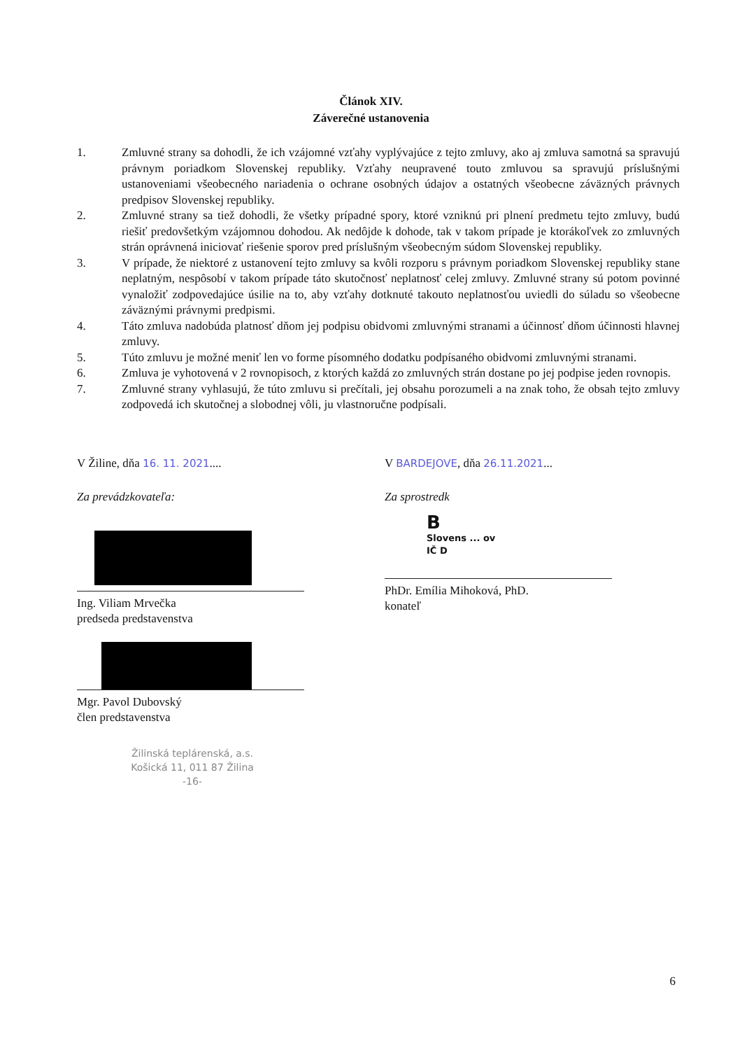Článok XIV.
Záverečné ustanovenia
1. Zmluvné strany sa dohodli, že ich vzájomné vzťahy vyplývajúce z tejto zmluvy, ako aj zmluva samotná sa spravujú právnym poriadkom Slovenskej republiky. Vzťahy neupravené touto zmluvou sa spravujú príslušnými ustanoveniami všeobecného nariadenia o ochrane osobných údajov a ostatných všeobecne záväzných právnych predpisov Slovenskej republiky.
2. Zmluvné strany sa tiež dohodli, že všetky prípadné spory, ktoré vzniknú pri plnení predmetu tejto zmluvy, budú riešiť predovšetkým vzájomnou dohodou. Ak nedôjde k dohode, tak v takom prípade je ktorákoľvek zo zmluvných strán oprávnená iniciovať riešenie sporov pred príslušným všeobecným súdom Slovenskej republiky.
3. V prípade, že niektoré z ustanovení tejto zmluvy sa kvôli rozporu s právnym poriadkom Slovenskej republiky stane neplatným, nespôsobí v takom prípade táto skutočnosť neplatnosť celej zmluvy. Zmluvné strany sú potom povinné vynaložiť zodpovedajúce úsilie na to, aby vzťahy dotknuté takouto neplatnosťou uviedli do súladu so všeobecne záväznými právnymi predpismi.
4. Táto zmluva nadobúda platnosť dňom jej podpisu obidvomi zmluvnými stranami a účinnosť dňom účinnosti hlavnej zmluvy.
5. Túto zmluvu je možné meniť len vo forme písomného dodatku podpísaného obidvomi zmluvnými stranami.
6. Zmluva je vyhotovená v 2 rovnopisoch, z ktorých každá zo zmluvných strán dostane po jej podpise jeden rovnopis.
7. Zmluvné strany vyhlasujú, že túto zmluvu si prečítali, jej obsahu porozumeli a na znak toho, že obsah tejto zmluvy zodpovedá ich skutočnej a slobodnej vôli, ju vlastnoručne podpísali.
V Žiline, dňa 16. 11. 2021....
Za prevádzkovateľa:
Ing. Viliam Mrvečka
predseda predstavenstva
Mgr. Pavol Dubovský
člen predstavenstva
V BARDEJOVE, dňa 26.11.2021...
Za sprostredk
B
Slovens ... ov
IČ D
PhDr. Emília Mihoková, PhD.
konateľ
Žilinská teplárenská, a.s.
Košická 11, 011 87 Žilina
-16-
6